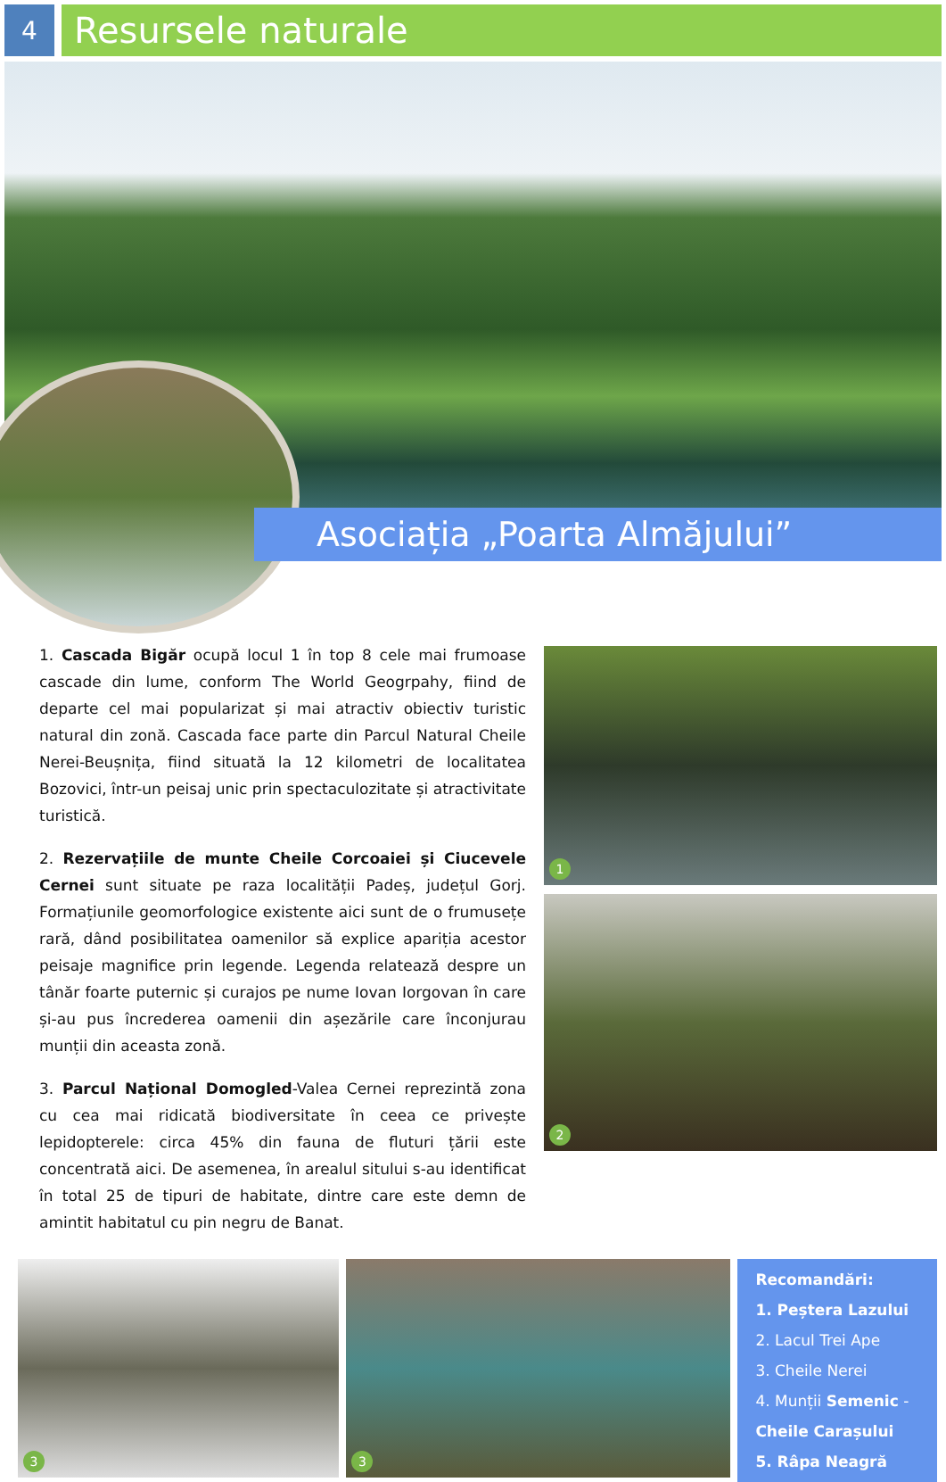4
Resursele naturale
Asociația „Poarta Almăjului”
1. Cascada Bigăr ocupă locul 1 în top 8 cele mai frumoase cascade din lume, conform The World Geogrpahy, fiind de departe cel mai popularizat și mai atractiv obiectiv turistic natural din zonă. Cascada face parte din Parcul Natural Cheile Nerei-Beușnița, fiind situată la 12 kilometri de localitatea Bozovici, într-un peisaj unic prin spectaculozitate și atractivitate turistică.
2. Rezervațiile de munte Cheile Corcoaiei și Ciucevele Cernei sunt situate pe raza localității Padeș, județul Gorj. Formațiunile geomorfologice existente aici sunt de o frumusețe rară, dând posibilitatea oamenilor să explice apariția acestor peisaje magnifice prin legende. Legenda relatează despre un tânăr foarte puternic și curajos pe nume Iovan Iorgovan în care și-au pus încrederea oamenii din așezările care înconjurau munții din aceasta zonă.
3. Parcul Național Domogled-Valea Cernei reprezintă zona cu cea mai ridicată biodiversitate în ceea ce privește lepidopterele: circa 45% din fauna de fluturi țării este concentrată aici. De asemenea, în arealul sitului s-au identificat în total 25 de tipuri de habitate, dintre care este demn de amintit habitatul cu pin negru de Banat.
1
2
3
3
Recomandări:
1. Peștera Lazului
2. Lacul Trei Ape
3. Cheile Nerei
4. Munții Semenic - Cheile Carașului
5. Râpa Neagră